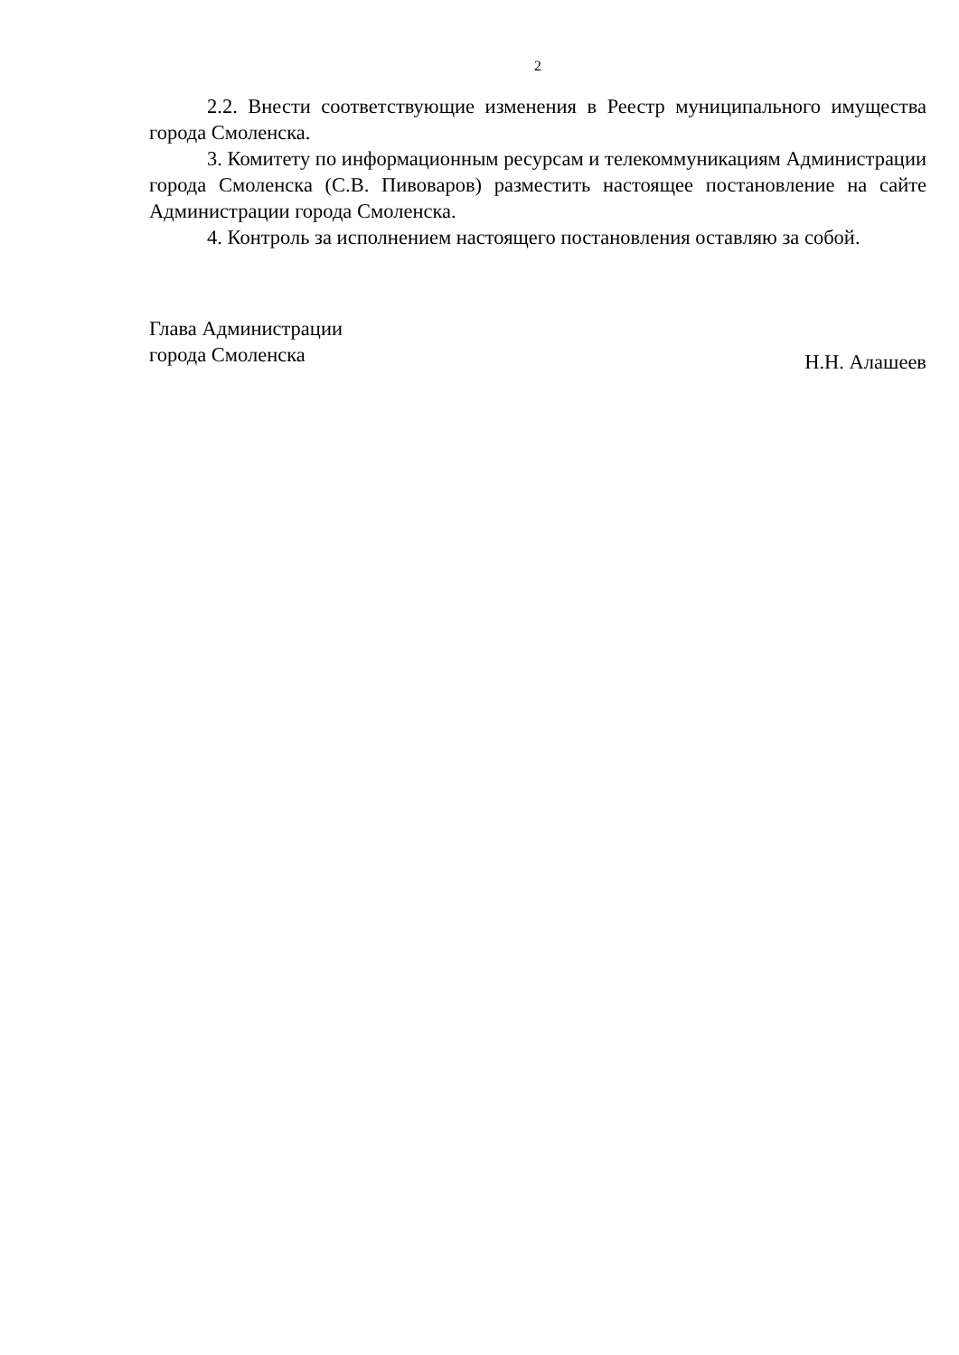2
2.2. Внести соответствующие изменения в Реестр муниципального имущества города Смоленска.
3. Комитету по информационным ресурсам и телекоммуникациям Администрации города Смоленска (С.В. Пивоваров) разместить настоящее постановление на сайте Администрации города Смоленска.
4. Контроль за исполнением настоящего постановления оставляю за собой.
Глава Администрации
города Смоленска
Н.Н. Алашеев